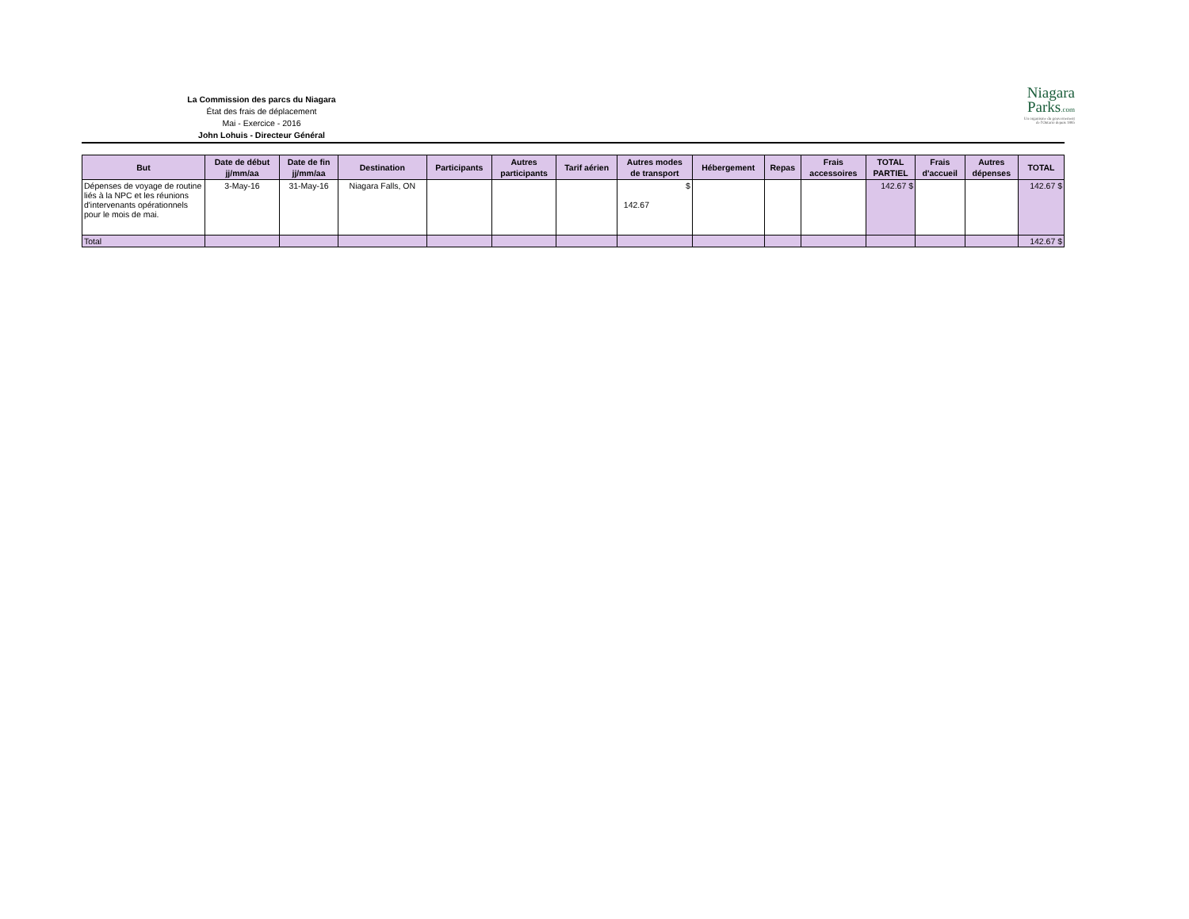La Commission des parcs du Niagara
État des frais de déplacement
Mai - Exercice - 2016
John Lohuis - Directeur Général
Niagara
Parks.com
Un organisme du gouvernement
de l'Ontario depuis 1885
| But | Date de début jj/mm/aa | Date de fin jj/mm/aa | Destination | Participants | Autres participants | Tarif aérien | Autres modes de transport | Hébergement | Repas | Frais accessoires | TOTAL PARTIEL | Frais d'accueil | Autres dépenses | TOTAL |
| --- | --- | --- | --- | --- | --- | --- | --- | --- | --- | --- | --- | --- | --- | --- |
| Dépenses de voyage de routine liés à la NPC et les réunions d'intervenants opérationnels pour le mois de mai. | 3-May-16 | 31-May-16 | Niagara Falls, ON | | | | $ 142.67 | | | | 142.67 $ | | | 142.67 $ |
| Total | | | | | | | | | | | | | | 142.67 $ |